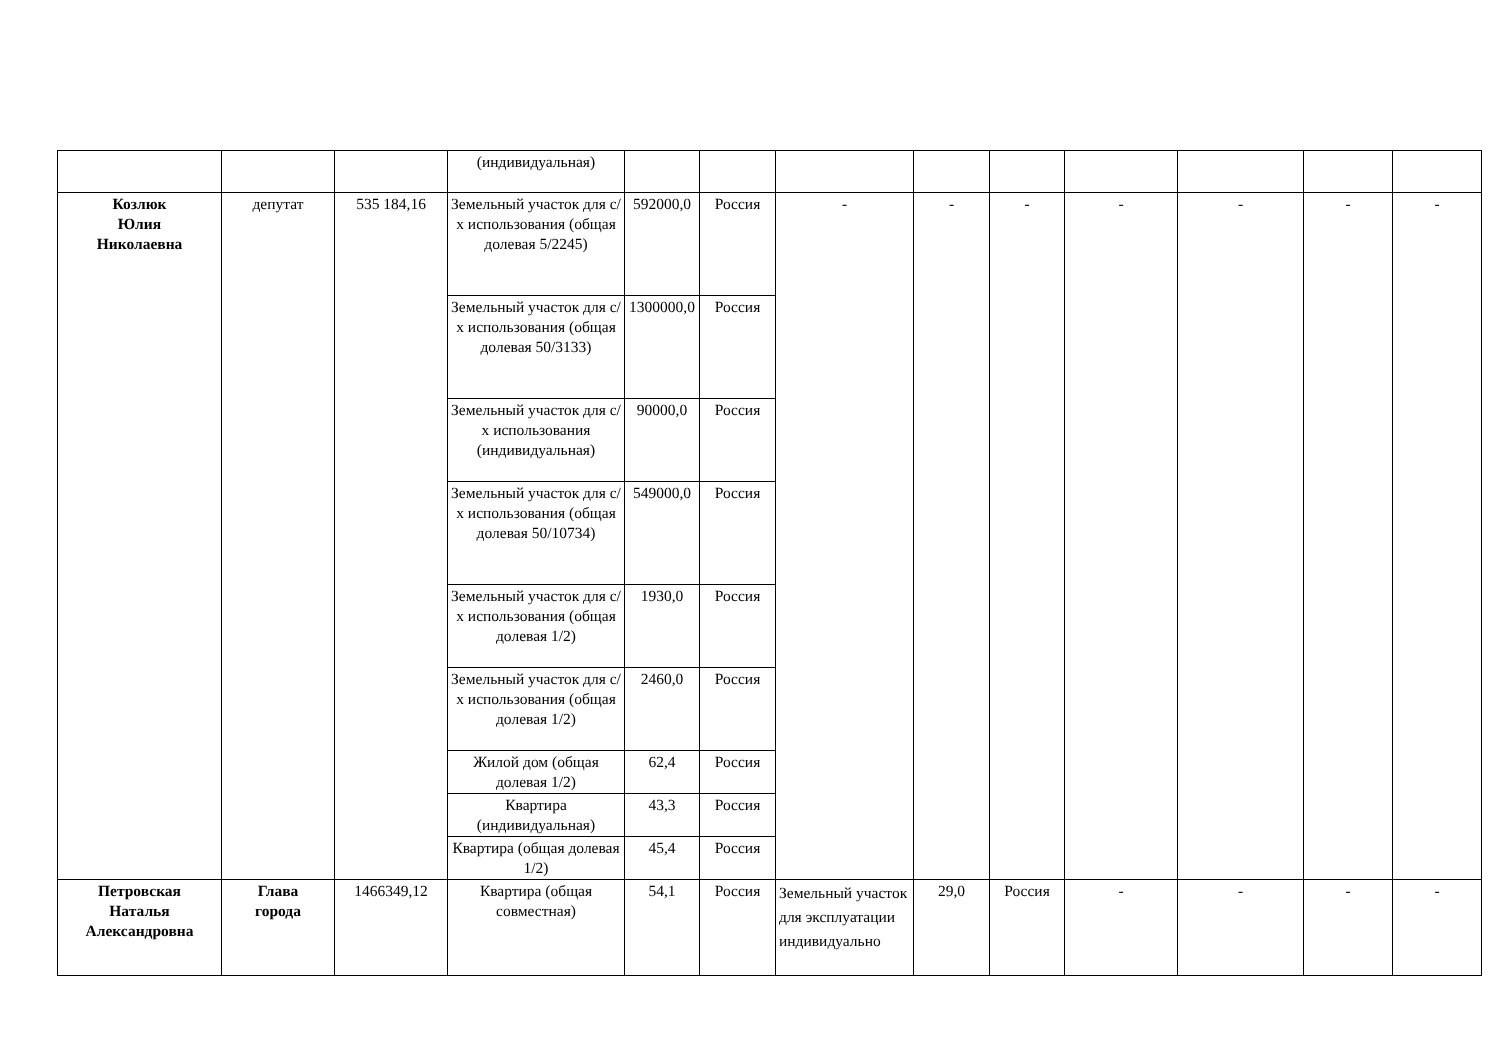| | | | (индивидуальная) | | | | | | | | | |
| Козлюк Юлия Николаевна | депутат | 535 184,16 | Земельный участок для с/х использования (общая долевая 5/2245) | 592000,0 | Россия | - | - | - | - | - | - | - |
| | | | Земельный участок для с/х использования (общая долевая 50/3133) | 1300000,0 | Россия | | | | | | | |
| | | | Земельный участок для с/х использования (индивидуальная) | 90000,0 | Россия | | | | | | | |
| | | | Земельный участок для с/х использования (общая долевая 50/10734) | 549000,0 | Россия | | | | | | | |
| | | | Земельный участок для с/х использования (общая долевая 1/2) | 1930,0 | Россия | | | | | | | |
| | | | Земельный участок для с/х использования (общая долевая 1/2) | 2460,0 | Россия | | | | | | | |
| | | | Жилой дом (общая долевая 1/2) | 62,4 | Россия | | | | | | | |
| | | | Квартира (индивидуальная) | 43,3 | Россия | | | | | | | |
| | | | Квартира (общая долевая 1/2) | 45,4 | Россия | | | | | | | |
| Петровская Наталья Александровна | Глава города | 1466349,12 | Квартира (общая совместная) | 54,1 | Россия | Земельный участок для эксплуатации индивидуально | 29,0 | Россия | - | - | - | - |